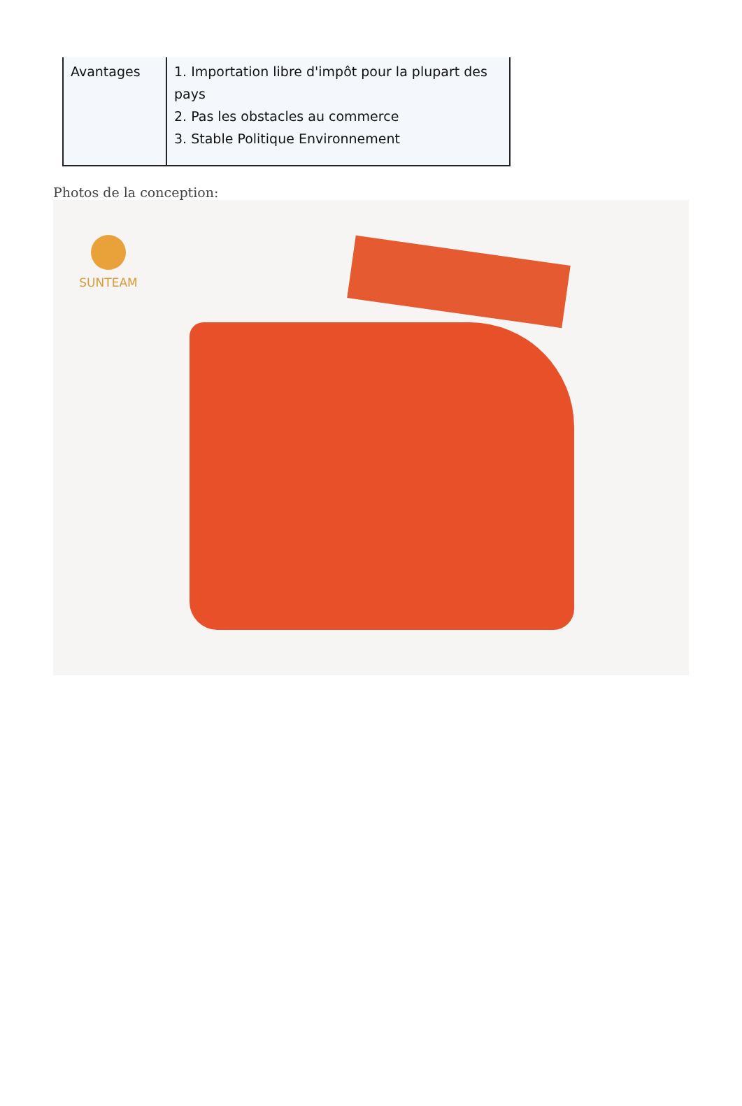| Avantages | 1. Importation libre d'impôt pour la plupart des pays 2. Pas les obstacles au commerce 3. Stable Politique Environnement |
Photos de la conception:
SUNTEAM